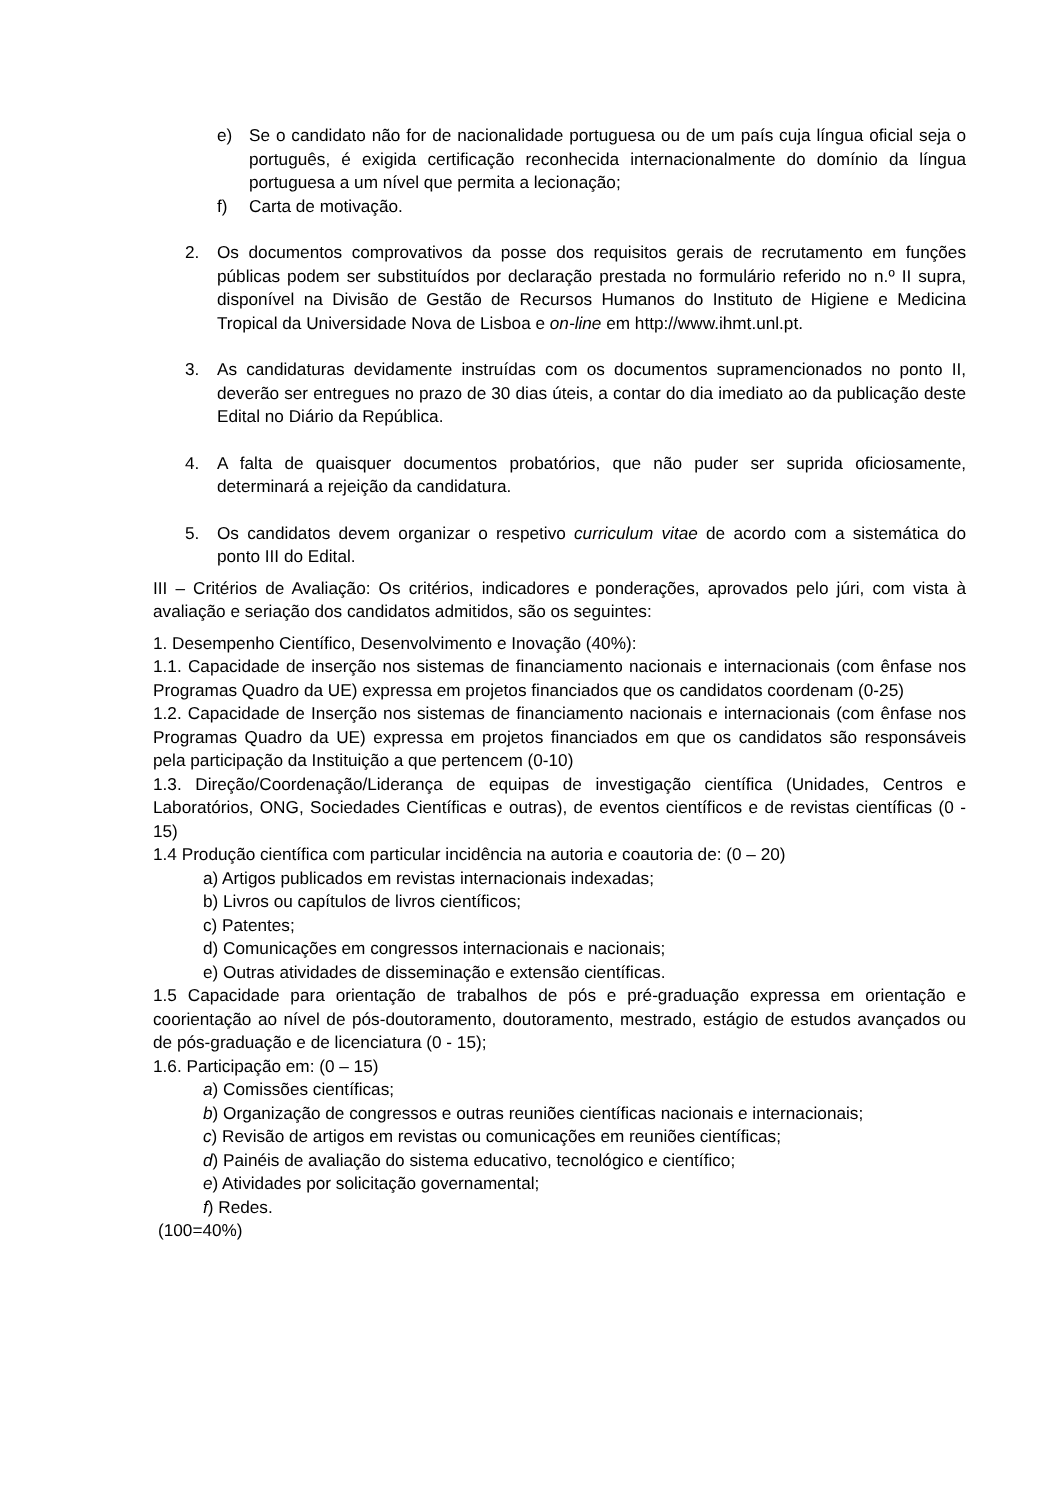e) Se o candidato não for de nacionalidade portuguesa ou de um país cuja língua oficial seja o português, é exigida certificação reconhecida internacionalmente do domínio da língua portuguesa a um nível que permita a lecionação;
f) Carta de motivação.
2. Os documentos comprovativos da posse dos requisitos gerais de recrutamento em funções públicas podem ser substituídos por declaração prestada no formulário referido no n.º II supra, disponível na Divisão de Gestão de Recursos Humanos do Instituto de Higiene e Medicina Tropical da Universidade Nova de Lisboa e on-line em http://www.ihmt.unl.pt.
3. As candidaturas devidamente instruídas com os documentos supramencionados no ponto II, deverão ser entregues no prazo de 30 dias úteis, a contar do dia imediato ao da publicação deste Edital no Diário da República.
4. A falta de quaisquer documentos probatórios, que não puder ser suprida oficiosamente, determinará a rejeição da candidatura.
5. Os candidatos devem organizar o respetivo curriculum vitae de acordo com a sistemática do ponto III do Edital.
III – Critérios de Avaliação: Os critérios, indicadores e ponderações, aprovados pelo júri, com vista à avaliação e seriação dos candidatos admitidos, são os seguintes:
1. Desempenho Científico, Desenvolvimento e Inovação (40%):
1.1. Capacidade de inserção nos sistemas de financiamento nacionais e internacionais (com ênfase nos Programas Quadro da UE) expressa em projetos financiados que os candidatos coordenam (0-25)
1.2. Capacidade de Inserção nos sistemas de financiamento nacionais e internacionais (com ênfase nos Programas Quadro da UE) expressa em projetos financiados em que os candidatos são responsáveis pela participação da Instituição a que pertencem (0-10)
1.3. Direção/Coordenação/Liderança de equipas de investigação científica (Unidades, Centros e Laboratórios, ONG, Sociedades Científicas e outras), de eventos científicos e de revistas científicas (0 - 15)
1.4 Produção científica com particular incidência na autoria e coautoria de: (0 – 20)
a) Artigos publicados em revistas internacionais indexadas;
b) Livros ou capítulos de livros científicos;
c) Patentes;
d) Comunicações em congressos internacionais e nacionais;
e) Outras atividades de disseminação e extensão científicas.
1.5 Capacidade para orientação de trabalhos de pós e pré-graduação expressa em orientação e coorientação ao nível de pós-doutoramento, doutoramento, mestrado, estágio de estudos avançados ou de pós-graduação e de licenciatura (0 - 15);
1.6. Participação em: (0 – 15)
a) Comissões científicas;
b) Organização de congressos e outras reuniões científicas nacionais e internacionais;
c) Revisão de artigos em revistas ou comunicações em reuniões científicas;
d) Painéis de avaliação do sistema educativo, tecnológico e científico;
e) Atividades por solicitação governamental;
f) Redes.
(100=40%)